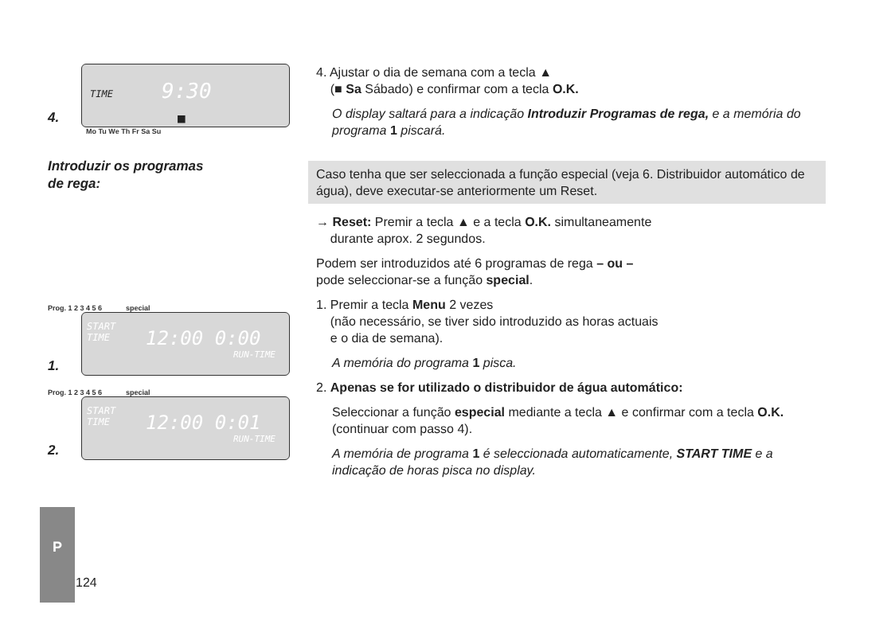TIME 9:30
■
4.
Mo Tu We Th Fr Sa Su
Introduzir os programas
de rega:
Prog. 1 2 3 4 5 6 special
START
TIME 12:00 0:00
RUN-TIME
1.
Prog. 1 2 3 4 5 6 special
START
TIME 12:00 0:01
RUN-TIME
2.
4. Ajustar o dia de semana com a tecla ▲
(■ Sa Sábado) e confirmar com a tecla O.K.
O display saltará para a indicação Introduzir Programas de rega, e a memória do programa 1 piscará.
Caso tenha que ser seleccionada a função especial (veja 6. Distribuidor automático de água), deve executar-se anteriormente um Reset.
→ Reset: Premir a tecla ▲ e a tecla O.K. simultaneamente
durante aprox. 2 segundos.
Podem ser introduzidos até 6 programas de rega – ou –
pode seleccionar-se a função special.
1. Premir a tecla Menu 2 vezes
(não necessário, se tiver sido introduzido as horas actuais
e o dia de semana).
A memória do programa 1 pisca.
2. Apenas se for utilizado o distribuidor de água automático:
Seleccionar a função especial mediante a tecla ▲ e confirmar com a tecla O.K. (continuar com passo 4).
A memória de programa 1 é seleccionada automaticamente, START TIME e a indicação de horas pisca no display.
P
124